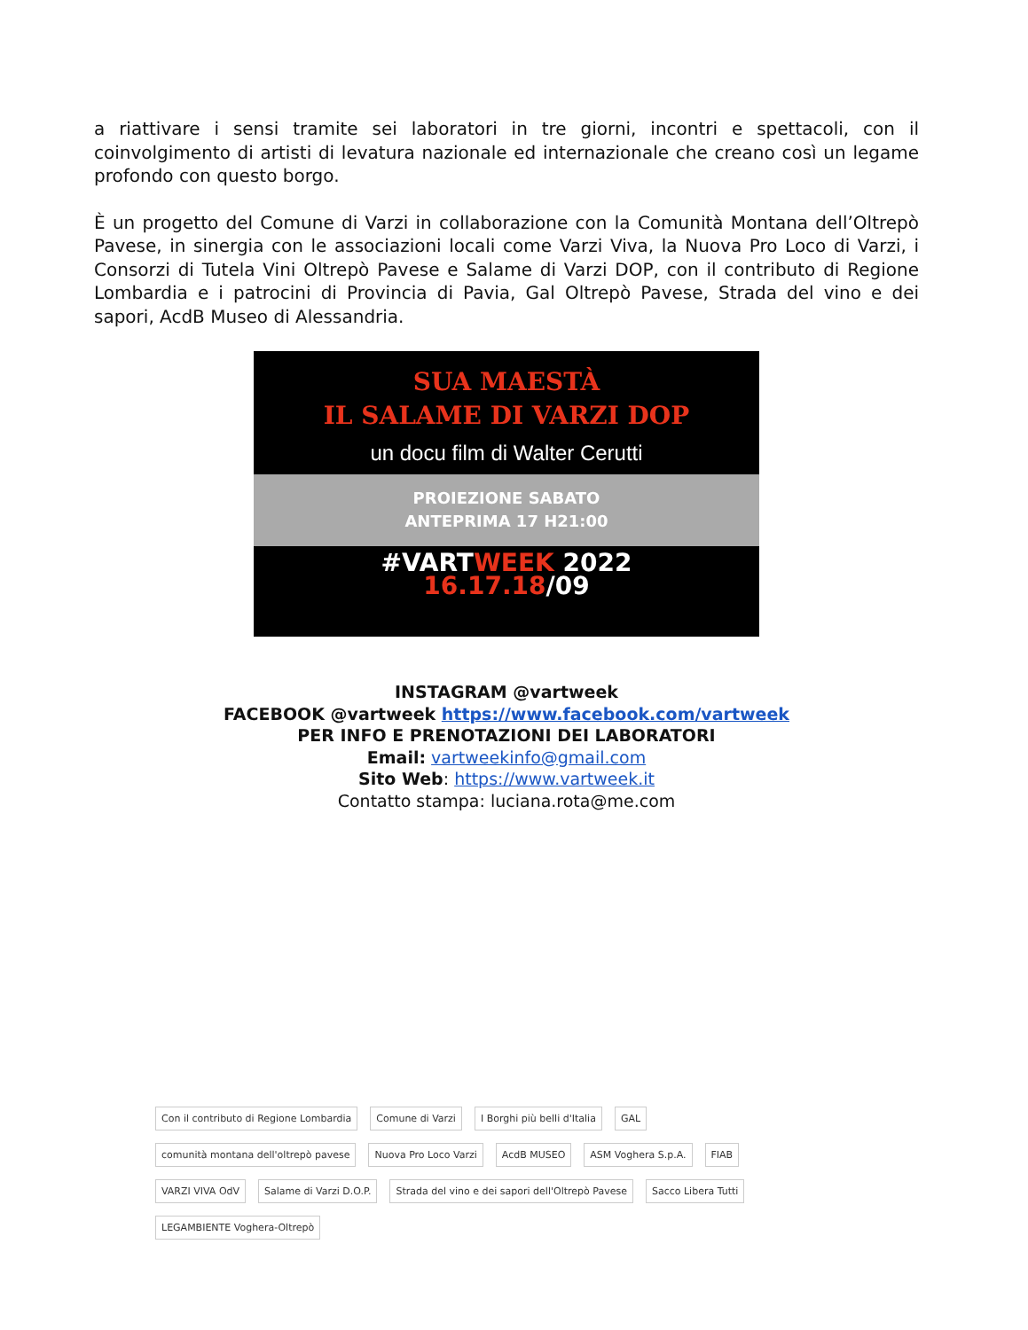a riattivare i sensi tramite sei laboratori in tre giorni, incontri e spettacoli, con il coinvolgimento di artisti di levatura nazionale ed internazionale che creano così un legame profondo con questo borgo.
È un progetto del Comune di Varzi in collaborazione con la Comunità Montana dell’Oltrepò Pavese, in sinergia con le associazioni locali come Varzi Viva, la Nuova Pro Loco di Varzi, i Consorzi di Tutela Vini Oltrepò Pavese e Salame di Varzi DOP, con il contributo di Regione Lombardia e i patrocini di Provincia di Pavia, Gal Oltrepò Pavese, Strada del vino e dei sapori, AcdB Museo di Alessandria.
SUA MAESTÀ
IL SALAME DI VARZI DOP
un docu film di Walter Cerutti
PROIEZIONE SABATO
ANTEPRIMA 17 H21:00
#VARTWEEK 2022
16.17.18/09
INSTAGRAM @vartweek
FACEBOOK @vartweek https://www.facebook.com/vartweek
PER INFO E PRENOTAZIONI DEI LABORATORI
Email: vartweekinfo@gmail.com
Sito Web: https://www.vartweek.it
Contatto stampa: luciana.rota@me.com
Con il contributo di Regione Lombardia
Comune di Varzi
I Borghi più belli d'Italia
GAL
comunità montana dell'oltrepò pavese
Nuova Pro Loco Varzi
AcdB MUSEO
ASM Voghera S.p.A.
FIAB
VARZI VIVA OdV
Salame di Varzi D.O.P.
Strada del vino e dei sapori dell'Oltrepò Pavese
Sacco Libera Tutti
LEGAMBIENTE Voghera-Oltrepò